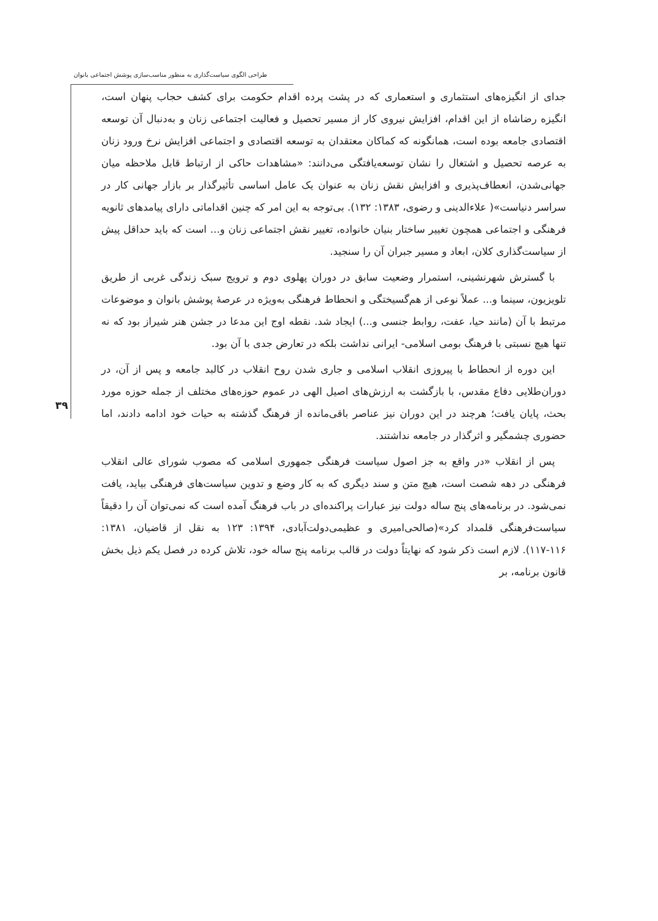طراحی الگوی سیاست‌گذاری به منظور مناسب‌سازی پوشش اجتماعی بانوان
۳۹
جدای از انگیزه‌های استثماری و استعماری که در پشت پرده اقدام حکومت برای کشف حجاب پنهان است، انگیزه رضاشاه از این اقدام، افزایش نیروی کار از مسیر تحصیل و فعالیت اجتماعی زنان و به‌دنبال آن توسعه اقتصادی جامعه بوده است، همانگونه که کماکان معتقدان به توسعه اقتصادی و اجتماعی افزایش نرخ ورود زنان به عرصه تحصیل و اشتغال را نشان توسعه‌یافتگی می‌دانند: «مشاهدات حاکی از ارتباط قابل ملاحظه میان جهانی‌شدن، انعطاف‌پذیری و افزایش نقش زنان به عنوان یک عامل اساسی تأثیرگذار بر بازار جهانی کار در سراسر دنیاست»( علاءالدینی و رضوی، ۱۳۸۳: ۱۳۲). بی‌توجه به این امر که چنین اقداماتی دارای پیامدهای ثانویه فرهنگی و اجتماعی همچون تغییر ساختار بنیان خانواده، تغییر نقش اجتماعی زنان و... است که باید حداقل پیش از سیاست‌گذاری کلان، ابعاد و مسیر جبران آن را سنجید.
با گسترش شهرنشینی، استمرار وضعیت سابق در دوران پهلوی دوم و ترویج سبک زندگی غربی از طریق تلویزیون، سینما و... عملاً نوعی از هم‌گسیختگی و انحطاط فرهنگی به‌ویژه در عرصهٔ پوشش بانوان و موضوعات مرتبط با آن (مانند حیا، عفت، روابط جنسی و...) ایجاد شد. نقطه اوج این مدعا در جشن هنر شیراز بود که نه تنها هیچ نسبتی با فرهنگ بومی اسلامی- ایرانی نداشت بلکه در تعارض جدی با آن بود.
این دوره از انحطاط با پیروزی انقلاب اسلامی و جاری شدن روح انقلاب در کالبد جامعه و پس از آن، در دوران‌طلایی دفاع مقدس، با بازگشت به ارزش‌های اصیل الهی در عموم حوزه‌های مختلف از جمله حوزه مورد بحث، پایان یافت؛ هرچند در این دوران نیز عناصر باقی‌مانده از فرهنگ گذشته به حیات خود ادامه دادند، اما حضوری چشمگیر و اثرگذار در جامعه نداشتند.
پس از انقلاب «در واقع به جز اصول سیاست فرهنگی جمهوری اسلامی که مصوب شورای عالی انقلاب فرهنگی در دهه شصت است، هیچ متن و سند دیگری که به کار وضع و تدوین سیاست‌های فرهنگی بیاید، یافت نمی‌شود. در برنامه‌های پنج ساله دولت نیز عبارات پراکنده‌ای در باب فرهنگ آمده است که نمی‌توان آن را دقیقاً سیاست‌فرهنگی قلمداد کرد»(صالحی‌امیری و عظیمی‌دولت‌آبادی، ۱۳۹۴: ۱۲۳ به نقل از قاضیان، ۱۳۸۱: ۱۱۶-۱۱۷). لازم است ذکر شود که نهایتاً دولت در قالب برنامه پنج ساله خود، تلاش کرده در فصل یکم ذیل بخش قانون برنامه، بر